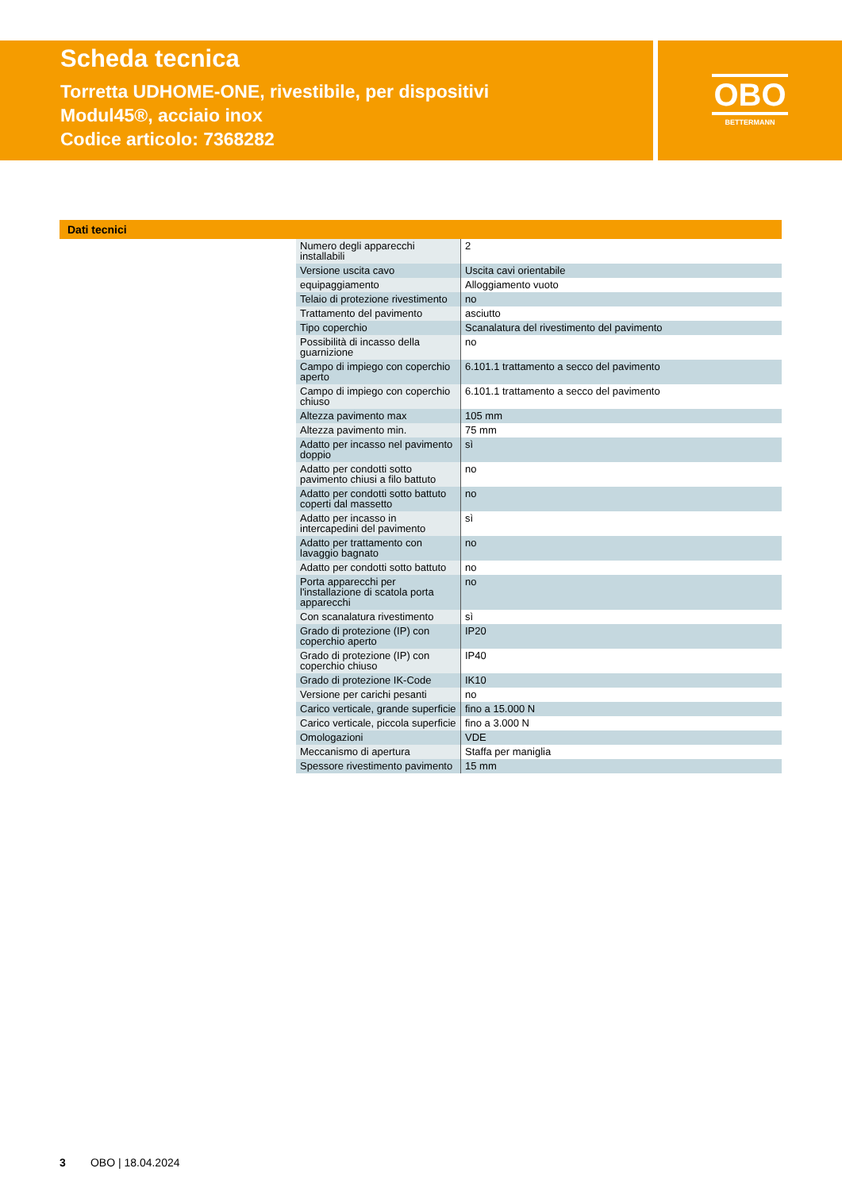Scheda tecnica
Torretta UDHOME-ONE, rivestibile, per dispositivi Modul45®, acciaio inox
Codice articolo: 7368282
OBO
BETTERMANN
Dati tecnici
| Numero degli apparecchi installabili | 2 |
| Versione uscita cavo | Uscita cavi orientabile |
| equipaggiamento | Alloggiamento vuoto |
| Telaio di protezione rivestimento | no |
| Trattamento del pavimento | asciutto |
| Tipo coperchio | Scanalatura del rivestimento del pavimento |
| Possibilità di incasso della guarnizione | no |
| Campo di impiego con coperchio aperto | 6.101.1 trattamento a secco del pavimento |
| Campo di impiego con coperchio chiuso | 6.101.1 trattamento a secco del pavimento |
| Altezza pavimento max | 105 mm |
| Altezza pavimento min. | 75 mm |
| Adatto per incasso nel pavimento doppio | sì |
| Adatto per condotti sotto pavimento chiusi a filo battuto | no |
| Adatto per condotti sotto battuto coperti dal massetto | no |
| Adatto per incasso in intercapedini del pavimento | sì |
| Adatto per trattamento con lavaggio bagnato | no |
| Adatto per condotti sotto battuto | no |
| Porta apparecchi per l'installazione di scatola porta apparecchi | no |
| Con scanalatura rivestimento | sì |
| Grado di protezione (IP) con coperchio aperto | IP20 |
| Grado di protezione (IP) con coperchio chiuso | IP40 |
| Grado di protezione IK-Code | IK10 |
| Versione per carichi pesanti | no |
| Carico verticale, grande superficie | fino a 15.000 N |
| Carico verticale, piccola superficie | fino a 3.000 N |
| Omologazioni | VDE |
| Meccanismo di apertura | Staffa per maniglia |
| Spessore rivestimento pavimento | 15 mm |
3 OBO | 18.04.2024